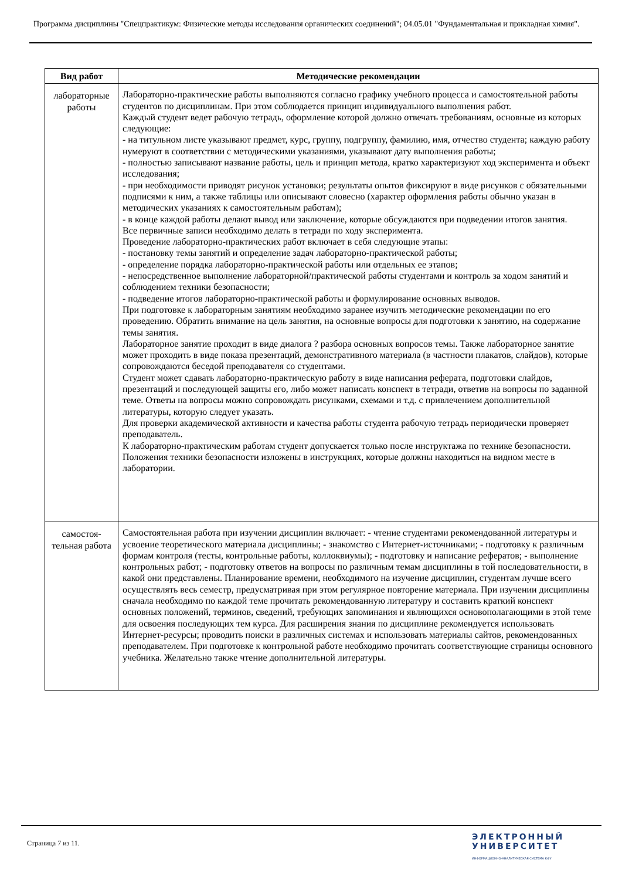Программа дисциплины "Спецпрактикум: Физические методы исследования органических соединений"; 04.05.01 "Фундаментальная и прикладная химия".
| Вид работ | Методические рекомендации |
| --- | --- |
| лабораторные работы | Лабораторно-практические работы выполняются согласно графику учебного процесса и самостоятельной работы студентов по дисциплинам. При этом соблюдается принцип индивидуального выполнения работ. Каждый студент ведет рабочую тетрадь, оформление которой должно отвечать требованиям, основные из которых следующие: - на титульном листе указывают предмет, курс, группу, подгруппу, фамилию, имя, отчество студента; каждую работу нумеруют в соответствии с методическими указаниями, указывают дату выполнения работы; - полностью записывают название работы, цель и принцип метода, кратко характеризуют ход эксперимента и объект исследования; - при необходимости приводят рисунок установки; результаты опытов фиксируют в виде рисунков с обязательными подписями к ним, а также таблицы или описывают словесно (характер оформления работы обычно указан в методических указаниях к самостоятельным работам); - в конце каждой работы делают вывод или заключение, которые обсуждаются при подведении итогов занятия. Все первичные записи необходимо делать в тетради по ходу эксперимента. Проведение лабораторно-практических работ включает в себя следующие этапы: - постановку темы занятий и определение задач лабораторно-практической работы; - определение порядка лабораторно-практической работы или отдельных ее этапов; - непосредственное выполнение лабораторной/практической работы студентами и контроль за ходом занятий и соблюдением техники безопасности; - подведение итогов лабораторно-практической работы и формулирование основных выводов. При подготовке к лабораторным занятиям необходимо заранее изучить методические рекомендации по его проведению. Обратить внимание на цель занятия, на основные вопросы для подготовки к занятию, на содержание темы занятия. Лабораторное занятие проходит в виде диалога ? разбора основных вопросов темы. Также лабораторное занятие может проходить в виде показа презентаций, демонстративного материала (в частности плакатов, слайдов), которые сопровождаются беседой преподавателя со студентами. Студент может сдавать лабораторно-практическую работу в виде написания реферата, подготовки слайдов, презентаций и последующей защиты его, либо может написать конспект в тетради, ответив на вопросы по заданной теме. Ответы на вопросы можно сопровождать рисунками, схемами и т.д. с привлечением дополнительной литературы, которую следует указать. Для проверки академической активности и качества работы студента рабочую тетрадь периодически проверяет преподаватель. К лабораторно-практическим работам студент допускается только после инструктажа по технике безопасности. Положения техники безопасности изложены в инструкциях, которые должны находиться на видном месте в лаборатории. |
| самостоя- тельная работа | Самостоятельная работа при изучении дисциплин включает: - чтение студентами рекомендованной литературы и усвоение теоретического материала дисциплины; - знакомство с Интернет-источниками; - подготовку к различным формам контроля (тесты, контрольные работы, коллоквиумы); - подготовку и написание рефератов; - выполнение контрольных работ; - подготовку ответов на вопросы по различным темам дисциплины в той последовательности, в какой они представлены. Планирование времени, необходимого на изучение дисциплин, студентам лучше всего осуществлять весь семестр, предусматривая при этом регулярное повторение материала. При изучении дисциплины сначала необходимо по каждой теме прочитать рекомендованную литературу и составить краткий конспект основных положений, терминов, сведений, требующих запоминания и являющихся основополагающими в этой теме для освоения последующих тем курса. Для расширения знания по дисциплине рекомендуется использовать Интернет-ресурсы; проводить поиски в различных системах и использовать материалы сайтов, рекомендованных преподавателем. При подготовке к контрольной работе необходимо прочитать соответствующие страницы основного учебника. Желательно также чтение дополнительной литературы. |
Страница 7 из 11.
ЭЛЕКТРОННЫЙ
УНИВЕРСИТЕТ
ИНФОРМАЦИОННО-АНАЛИТИЧЕСКАЯ СИСТЕМА КФУ